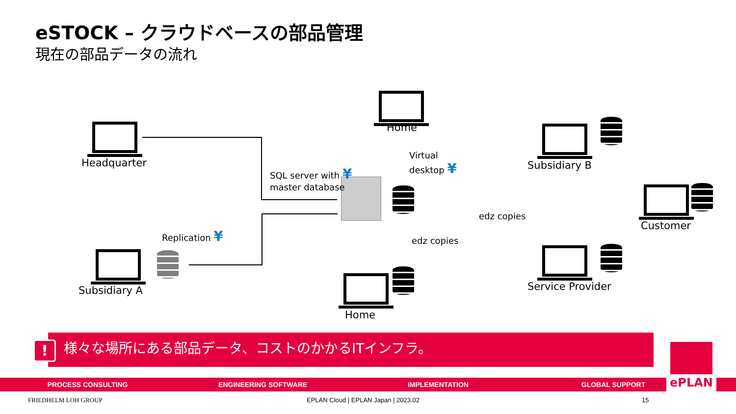eSTOCK – クラウドベースの部品管理
現在の部品データの流れ
Headquarter
Home
Virtual
desktop ¥
SQL server with ¥
master database
Subsidiary B
Customer
edz copies
edz copies
Replication ¥
Subsidiary A Service Provider
Home
様々な場所にある部品データ、コストのかかるITインフラ。
!
PROCESS CONSULTING ENGINEERING SOFTWARE IMPLEMENTATION GLOBAL SUPPORT ePLAN
FRIEDHELM LOH GROUP
EPLAN Cloud | EPLAN Japan | 2023.02
15